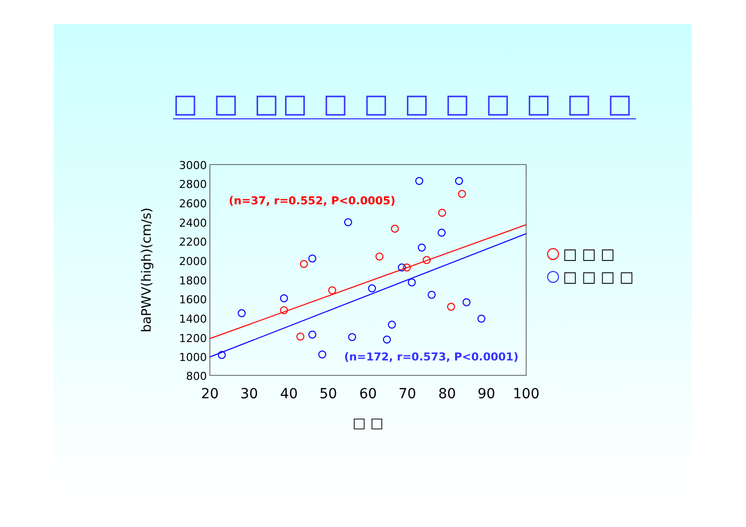□ □ □□ □ □ □ □ □ □ □ □
3000
2800
2600
2400
2200
2000
1800
1600
1400
1200
1000
800
20
30
40
50
60
70
80
90
100
□ □
baPWV(high)(cm/s)
(n=37, r=0.552, P<0.0005)
(n=172, r=0.573, P<0.0001)
□ □ □
□ □ □ □